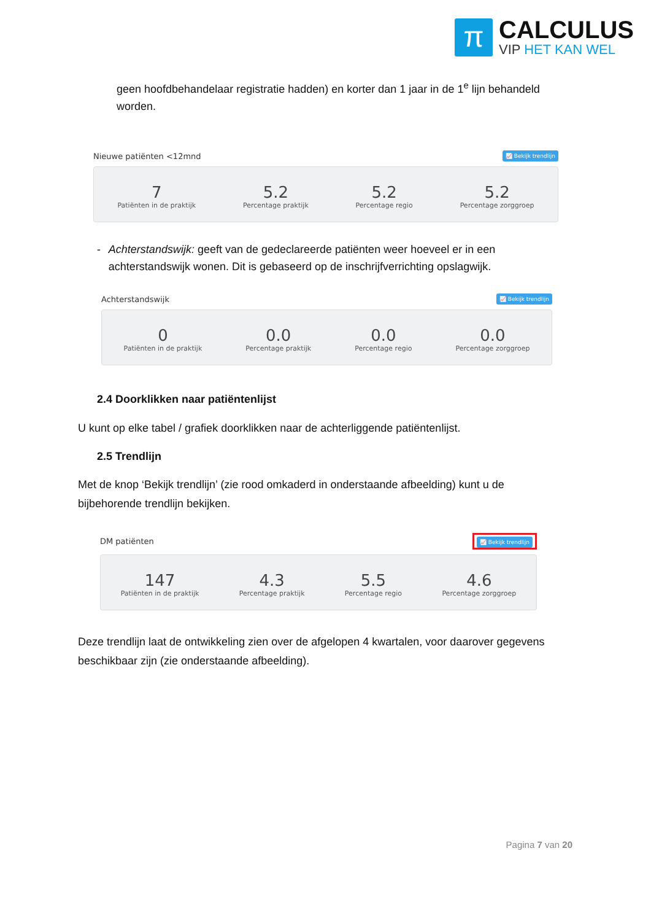π
CALCULUS
VIP HET KAN WEL
geen hoofdbehandelaar registratie hadden) en korter dan 1 jaar in de 1<sup>e</sup> lijn behandeld worden.
Nieuwe patiënten <12mnd 📈 Bekijk trendlijn
7
Patiënten in de praktijk
5.2
Percentage praktijk
5.2
Percentage regio
5.2
Percentage zorggroep
- Achterstandswijk: geeft van de gedeclareerde patiënten weer hoeveel er in een achterstandswijk wonen. Dit is gebaseerd op de inschrijfverrichting opslagwijk.
Achterstandswijk 📈 Bekijk trendlijn
0
Patiënten in de praktijk
0.0
Percentage praktijk
0.0
Percentage regio
0.0
Percentage zorggroep
2.4 Doorklikken naar patiëntenlijst
U kunt op elke tabel / grafiek doorklikken naar de achterliggende patiëntenlijst.
2.5 Trendlijn
Met de knop ‘Bekijk trendlijn’ (zie rood omkaderd in onderstaande afbeelding) kunt u de bijbehorende trendlijn bekijken.
DM patiënten 📈 Bekijk trendlijn
147
Patiënten in de praktijk
4.3
Percentage praktijk
5.5
Percentage regio
4.6
Percentage zorggroep
Deze trendlijn laat de ontwikkeling zien over de afgelopen 4 kwartalen, voor daarover gegevens beschikbaar zijn (zie onderstaande afbeelding).
Pagina 7 van 20